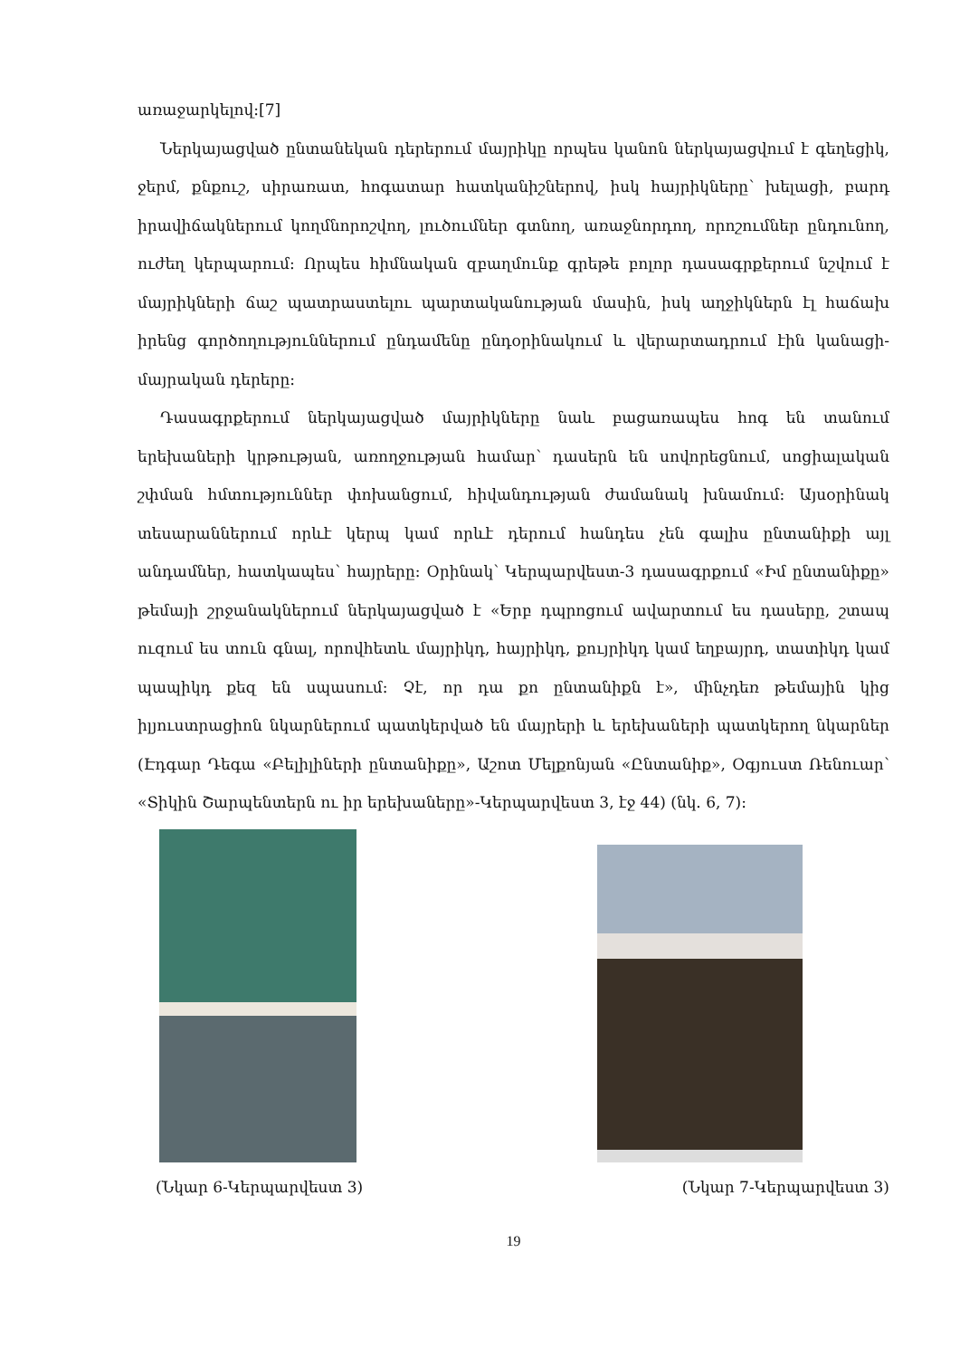առաջարկելով:[7]
Ներկայացված ընտանեկան դերերում մայրիկը որպես կանոն ներկայացվում է գեղեցիկ, ջերմ, քնքուշ, սիրառատ, հոգատար հատկանիշներով, իսկ հայրիկները՝ խելացի, բարդ իրավիճակներում կողմնորոշվող, լուծումներ գտնող, առաջնորդող, որոշումներ ընդունող, ուժեղ կերպարում: Որպես հիմնական զբաղմունք գրեթե բոլոր դասագրքերում նշվում է մայրիկների ճաշ պատրաստելու պարտականության մասին, իսկ աղջիկներն էլ հաճախ իրենց գործողություններում ընդամենը ընդօրինակում և վերարտադրում էին կանացի- մայրական դերերը:
Դասագրքերում ներկայացված մայրիկները նաև բացառապես հոգ են տանում երեխաների կրթության, առողջության համար՝ դասերն են սովորեցնում, սոցիալական շփման հմտություններ փոխանցում, հիվանդության ժամանակ խնամում: Այսօրինակ տեսարաններում որևէ կերպ կամ որևէ դերում հանդես չեն գալիս ընտանիքի այլ անդամներ, հատկապես՝ հայրերը: Օրինակ՝ Կերպարվեստ-3 դասագրքում «Իմ ընտանիքը» թեմայի շրջանակներում ներկայացված է «Երբ դպրոցում ավարտում ես դասերը, շտապ ուզում ես տուն գնալ, որովհետև մայրիկդ, հայրիկդ, քույրիկդ կամ եղբայրդ, տատիկդ կամ պապիկդ քեզ են սպասում: Չէ, որ դա քո ընտանիքն է», մինչդեռ թեմային կից իլյուստրացիոն նկարներում պատկերված են մայրերի և երեխաների պատկերող նկարներ (Էդգար Դեգա «Բելիլիների ընտանիքը», Աշոտ Մելքոնյան «Ընտանիք», Օգյուստ Ռենուար՝ «Տիկին Շարպենտերն ու իր երեխաները»-Կերպարվեստ 3, էջ 44) (նկ. 6, 7):
(Նկար 6-Կերպարվեստ 3) (Նկար 7-Կերպարվեստ 3)
19